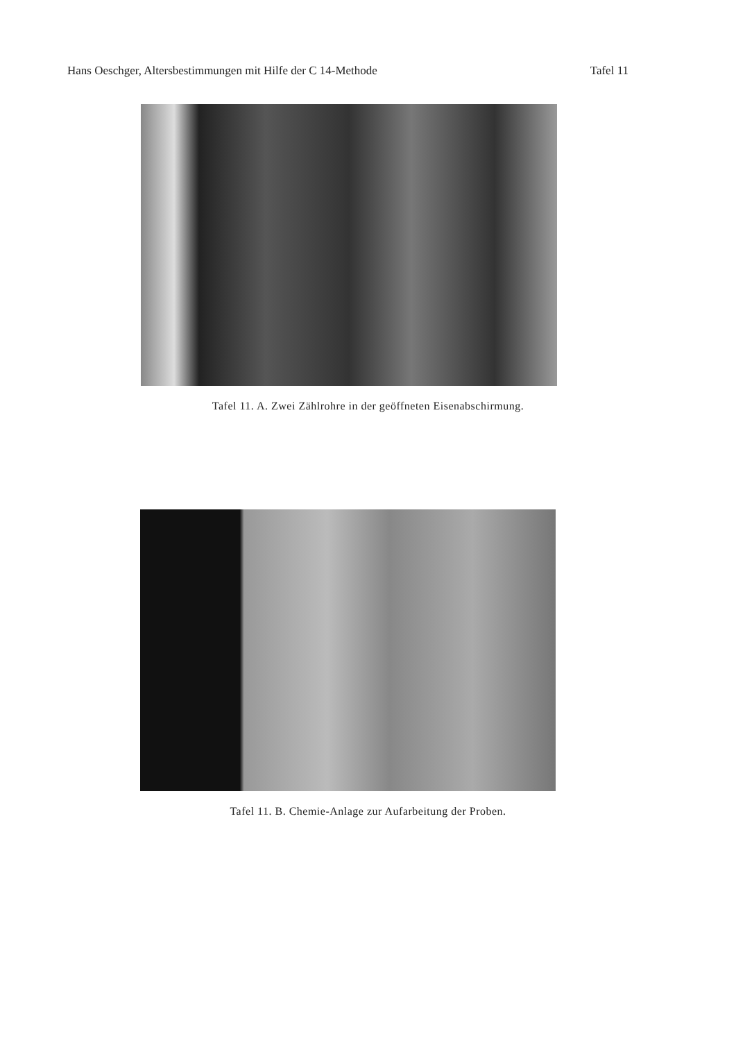Hans Oeschger, Altersbestimmungen mit Hilfe der C 14-Methode Tafel 11
Tafel 11. A. Zwei Zählrohre in der geöffneten Eisenabschirmung.
Tafel 11. B. Chemie-Anlage zur Aufarbeitung der Proben.